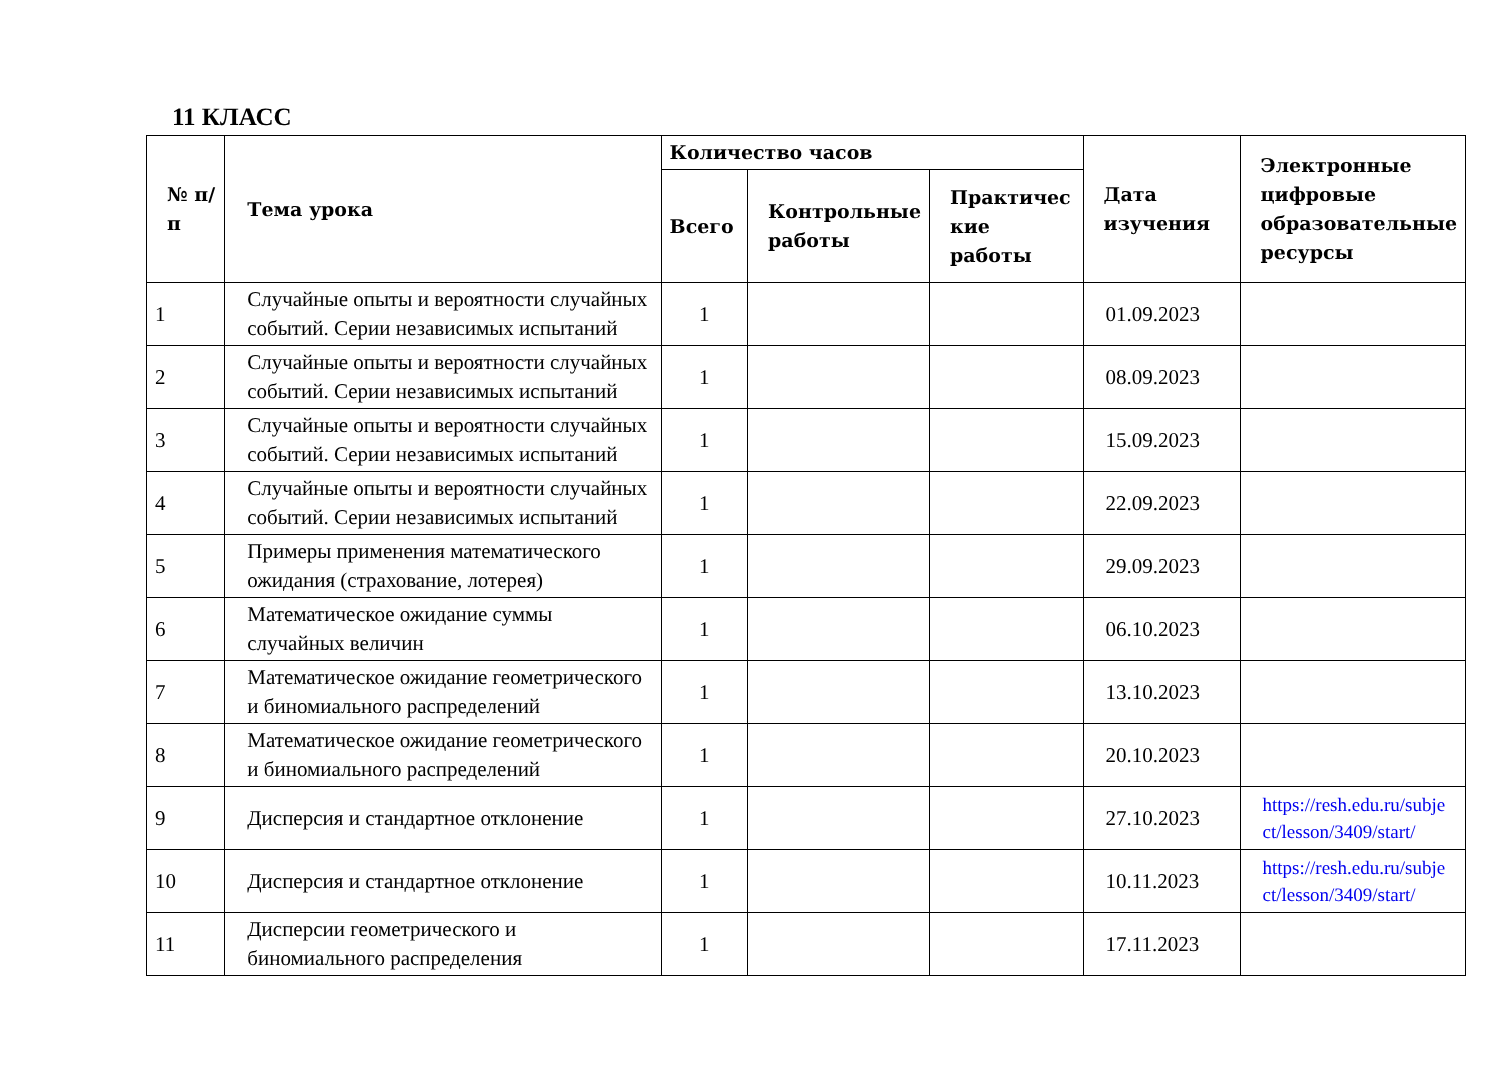11 КЛАСС
| № п/п | Тема урока | Количество часов | | | Дата изучения | Электронные цифровые образовательные ресурсы |
| --- | --- | --- | --- | --- | --- | --- |
| | | Всего | Контрольные работы | Практичес кие работы | | |
| 1 | Случайные опыты и вероятности случайных событий. Серии независимых испытаний | 1 | | | 01.09.2023 | |
| 2 | Случайные опыты и вероятности случайных событий. Серии независимых испытаний | 1 | | | 08.09.2023 | |
| 3 | Случайные опыты и вероятности случайных событий. Серии независимых испытаний | 1 | | | 15.09.2023 | |
| 4 | Случайные опыты и вероятности случайных событий. Серии независимых испытаний | 1 | | | 22.09.2023 | |
| 5 | Примеры применения математического ожидания (страхование, лотерея) | 1 | | | 29.09.2023 | |
| 6 | Математическое ожидание суммы случайных величин | 1 | | | 06.10.2023 | |
| 7 | Математическое ожидание геометрического и биномиального распределений | 1 | | | 13.10.2023 | |
| 8 | Математическое ожидание геометрического и биномиального распределений | 1 | | | 20.10.2023 | |
| 9 | Дисперсия и стандартное отклонение | 1 | | | 27.10.2023 | https://resh.edu.ru/subje ct/lesson/3409/start/ |
| 10 | Дисперсия и стандартное отклонение | 1 | | | 10.11.2023 | https://resh.edu.ru/subje ct/lesson/3409/start/ |
| 11 | Дисперсии геометрического и биномиального распределения | 1 | | | 17.11.2023 | |